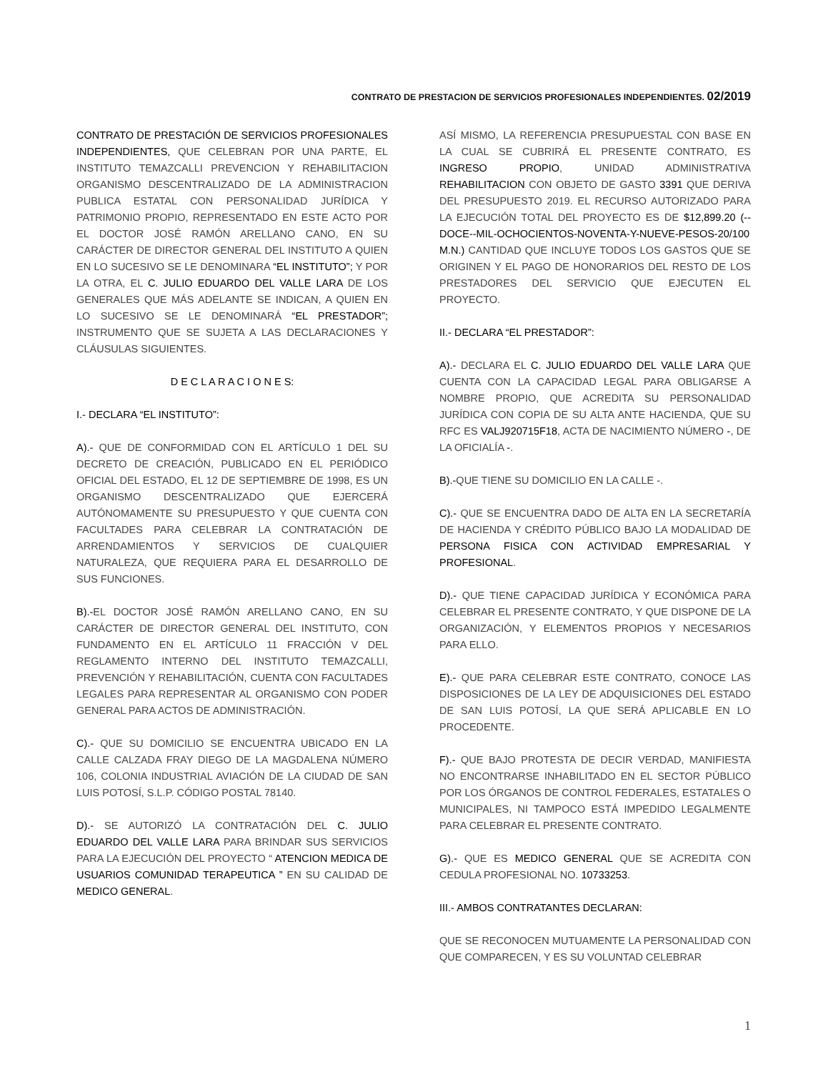CONTRATO DE PRESTACION DE SERVICIOS PROFESIONALES INDEPENDIENTES. 02/2019
CONTRATO DE PRESTACIÓN DE SERVICIOS PROFESIONALES INDEPENDIENTES, QUE CELEBRAN POR UNA PARTE, EL INSTITUTO TEMAZCALLI PREVENCION Y REHABILITACION ORGANISMO DESCENTRALIZADO DE LA ADMINISTRACION PUBLICA ESTATAL CON PERSONALIDAD JURÍDICA Y PATRIMONIO PROPIO, REPRESENTADO EN ESTE ACTO POR EL DOCTOR JOSÉ RAMÓN ARELLANO CANO, EN SU CARÁCTER DE DIRECTOR GENERAL DEL INSTITUTO A QUIEN EN LO SUCESIVO SE LE DENOMINARA “EL INSTITUTO”; Y POR LA OTRA, EL C. JULIO EDUARDO DEL VALLE LARA DE LOS GENERALES QUE MÁS ADELANTE SE INDICAN, A QUIEN EN LO SUCESIVO SE LE DENOMINARÁ “EL PRESTADOR”; INSTRUMENTO QUE SE SUJETA A LAS DECLARACIONES Y CLÁUSULAS SIGUIENTES.
D E C L A R A C I O N E S:
I.- DECLARA “EL INSTITUTO”:
A).- QUE DE CONFORMIDAD CON EL ARTÍCULO 1 DEL SU DECRETO DE CREACIÓN, PUBLICADO EN EL PERIÓDICO OFICIAL DEL ESTADO, EL 12 DE SEPTIEMBRE DE 1998, ES UN ORGANISMO DESCENTRALIZADO QUE EJERCERÁ AUTÓNOMAMENTE SU PRESUPUESTO Y QUE CUENTA CON FACULTADES PARA CELEBRAR LA CONTRATACIÓN DE ARRENDAMIENTOS Y SERVICIOS DE CUALQUIER NATURALEZA, QUE REQUIERA PARA EL DESARROLLO DE SUS FUNCIONES.
B).-EL DOCTOR JOSÉ RAMÓN ARELLANO CANO, EN SU CARÁCTER DE DIRECTOR GENERAL DEL INSTITUTO, CON FUNDAMENTO EN EL ARTÍCULO 11 FRACCIÓN V DEL REGLAMENTO INTERNO DEL INSTITUTO TEMAZCALLI, PREVENCIÓN Y REHABILITACIÓN, CUENTA CON FACULTADES LEGALES PARA REPRESENTAR AL ORGANISMO CON PODER GENERAL PARA ACTOS DE ADMINISTRACIÓN.
C).- QUE SU DOMICILIO SE ENCUENTRA UBICADO EN LA CALLE CALZADA FRAY DIEGO DE LA MAGDALENA NÚMERO 106, COLONIA INDUSTRIAL AVIACIÓN DE LA CIUDAD DE SAN LUIS POTOSÍ, S.L.P. CÓDIGO POSTAL 78140.
D).- SE AUTORIZÓ LA CONTRATACIÓN DEL C. JULIO EDUARDO DEL VALLE LARA PARA BRINDAR SUS SERVICIOS PARA LA EJECUCIÓN DEL PROYECTO “ ATENCION MEDICA DE USUARIOS COMUNIDAD TERAPEUTICA ” EN SU CALIDAD DE MEDICO GENERAL.
ASÍ MISMO, LA REFERENCIA PRESUPUESTAL CON BASE EN LA CUAL SE CUBRIRÁ EL PRESENTE CONTRATO, ES INGRESO PROPIO, UNIDAD ADMINISTRATIVA REHABILITACION CON OBJETO DE GASTO 3391 QUE DERIVA DEL PRESUPUESTO 2019. EL RECURSO AUTORIZADO PARA LA EJECUCIÓN TOTAL DEL PROYECTO ES DE $12,899.20 (--DOCE--MIL-OCHOCIENTOS-NOVENTA-Y-NUEVE-PESOS-20/100 M.N.) CANTIDAD QUE INCLUYE TODOS LOS GASTOS QUE SE ORIGINEN Y EL PAGO DE HONORARIOS DEL RESTO DE LOS PRESTADORES DEL SERVICIO QUE EJECUTEN EL PROYECTO.
II.- DECLARA “EL PRESTADOR”:
A).- DECLARA EL C. JULIO EDUARDO DEL VALLE LARA QUE CUENTA CON LA CAPACIDAD LEGAL PARA OBLIGARSE A NOMBRE PROPIO, QUE ACREDITA SU PERSONALIDAD JURÍDICA CON COPIA DE SU ALTA ANTE HACIENDA, QUE SU RFC ES VALJ920715F18, ACTA DE NACIMIENTO NÚMERO -, DE LA OFICIALÍA -.
B).-QUE TIENE SU DOMICILIO EN LA CALLE -.
C).- QUE SE ENCUENTRA DADO DE ALTA EN LA SECRETARÍA DE HACIENDA Y CRÉDITO PÚBLICO BAJO LA MODALIDAD DE PERSONA FISICA CON ACTIVIDAD EMPRESARIAL Y PROFESIONAL.
D).- QUE TIENE CAPACIDAD JURÍDICA Y ECONÓMICA PARA CELEBRAR EL PRESENTE CONTRATO, Y QUE DISPONE DE LA ORGANIZACIÓN, Y ELEMENTOS PROPIOS Y NECESARIOS PARA ELLO.
E).- QUE PARA CELEBRAR ESTE CONTRATO, CONOCE LAS DISPOSICIONES DE LA LEY DE ADQUISICIONES DEL ESTADO DE SAN LUIS POTOSÍ, LA QUE SERÁ APLICABLE EN LO PROCEDENTE.
F).- QUE BAJO PROTESTA DE DECIR VERDAD, MANIFIESTA NO ENCONTRARSE INHABILITADO EN EL SECTOR PÚBLICO POR LOS ÓRGANOS DE CONTROL FEDERALES, ESTATALES O MUNICIPALES, NI TAMPOCO ESTÁ IMPEDIDO LEGALMENTE PARA CELEBRAR EL PRESENTE CONTRATO.
G).- QUE ES MEDICO GENERAL QUE SE ACREDITA CON CEDULA PROFESIONAL NO. 10733253.
III.- AMBOS CONTRATANTES DECLARAN:
QUE SE RECONOCEN MUTUAMENTE LA PERSONALIDAD CON QUE COMPARECEN, Y ES SU VOLUNTAD CELEBRAR
1